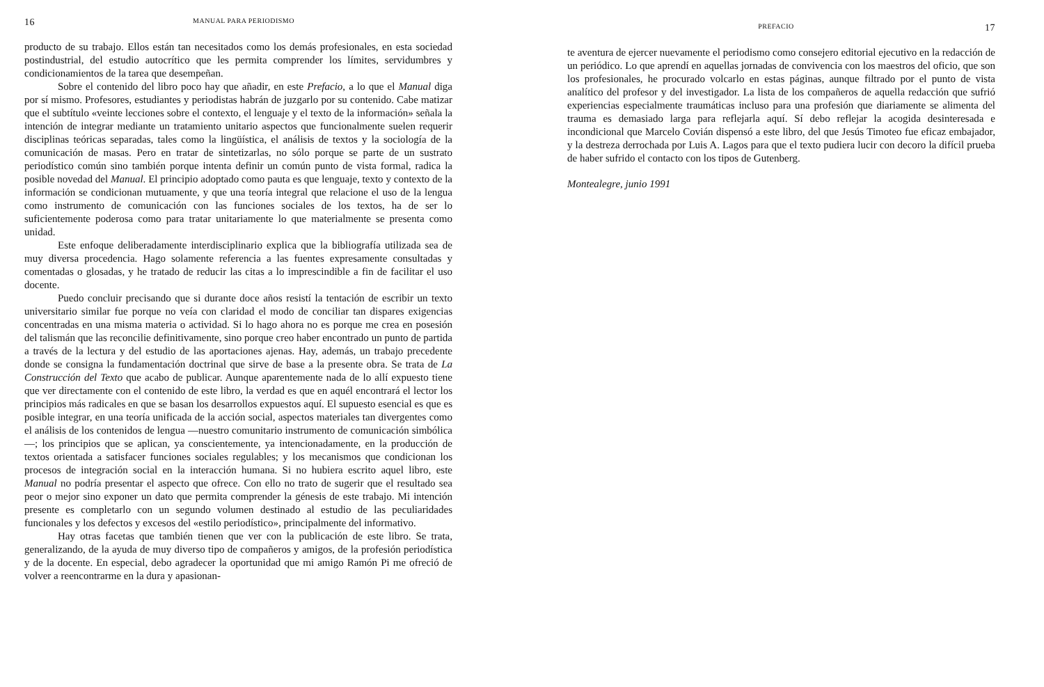16 MANUAL PARA PERIODISMO
producto de su trabajo. Ellos están tan necesitados como los demás profesionales, en esta sociedad postindustrial, del estudio autocrítico que les permita comprender los límites, servidumbres y condicionamientos de la tarea que desempeñan.
Sobre el contenido del libro poco hay que añadir, en este Prefacio, a lo que el Manual diga por sí mismo. Profesores, estudiantes y periodistas habrán de juzgarlo por su contenido. Cabe matizar que el subtítulo «veinte lecciones sobre el contexto, el lenguaje y el texto de la información» señala la intención de integrar mediante un tratamiento unitario aspectos que funcionalmente suelen requerir disciplinas teóricas separadas, tales como la lingüística, el análisis de textos y la sociología de la comunicación de masas. Pero en tratar de sintetizarlas, no sólo porque se parte de un sustrato periodístico común sino también porque intenta definir un común punto de vista formal, radica la posible novedad del Manual. El principio adoptado como pauta es que lenguaje, texto y contexto de la información se condicionan mutuamente, y que una teoría integral que relacione el uso de la lengua como instrumento de comunicación con las funciones sociales de los textos, ha de ser lo suficientemente poderosa como para tratar unitariamente lo que materialmente se presenta como unidad.
Este enfoque deliberadamente interdisciplinario explica que la bibliografía utilizada sea de muy diversa procedencia. Hago solamente referencia a las fuentes expresamente consultadas y comentadas o glosadas, y he tratado de reducir las citas a lo imprescindible a fin de facilitar el uso docente.
Puedo concluir precisando que si durante doce años resistí la tentación de escribir un texto universitario similar fue porque no veía con claridad el modo de conciliar tan dispares exigencias concentradas en una misma materia o actividad. Si lo hago ahora no es porque me crea en posesión del talismán que las reconcilie definitivamente, sino porque creo haber encontrado un punto de partida a través de la lectura y del estudio de las aportaciones ajenas. Hay, además, un trabajo precedente donde se consigna la fundamentación doctrinal que sirve de base a la presente obra. Se trata de La Construcción del Texto que acabo de publicar. Aunque aparentemente nada de lo allí expuesto tiene que ver directamente con el contenido de este libro, la verdad es que en aquél encontrará el lector los principios más radicales en que se basan los desarrollos expuestos aquí. El supuesto esencial es que es posible integrar, en una teoría unificada de la acción social, aspectos materiales tan divergentes como el análisis de los contenidos de lengua —nuestro comunitario instrumento de comunicación simbólica—; los principios que se aplican, ya conscientemente, ya intencionadamente, en la producción de textos orientada a satisfacer funciones sociales regulables; y los mecanismos que condicionan los procesos de integración social en la interacción humana. Si no hubiera escrito aquel libro, este Manual no podría presentar el aspecto que ofrece. Con ello no trato de sugerir que el resultado sea peor o mejor sino exponer un dato que permita comprender la génesis de este trabajo. Mi intención presente es completarlo con un segundo volumen destinado al estudio de las peculiaridades funcionales y los defectos y excesos del «estilo periodístico», principalmente del informativo.
Hay otras facetas que también tienen que ver con la publicación de este libro. Se trata, generalizando, de la ayuda de muy diverso tipo de compañeros y amigos, de la profesión periodística y de la docente. En especial, debo agradecer la oportunidad que mi amigo Ramón Pi me ofreció de volver a reencontrarme en la dura y apasionan-
PREFACIO 17
te aventura de ejercer nuevamente el periodismo como consejero editorial ejecutivo en la redacción de un periódico. Lo que aprendí en aquellas jornadas de convivencia con los maestros del oficio, que son los profesionales, he procurado volcarlo en estas páginas, aunque filtrado por el punto de vista analítico del profesor y del investigador. La lista de los compañeros de aquella redacción que sufrió experiencias especialmente traumáticas incluso para una profesión que diariamente se alimenta del trauma es demasiado larga para reflejarla aquí. Sí debo reflejar la acogida desinteresada e incondicional que Marcelo Covián dispensó a este libro, del que Jesús Timoteo fue eficaz embajador, y la destreza derrochada por Luis A. Lagos para que el texto pudiera lucir con decoro la difícil prueba de haber sufrido el contacto con los tipos de Gutenberg.
Montealegre, junio 1991